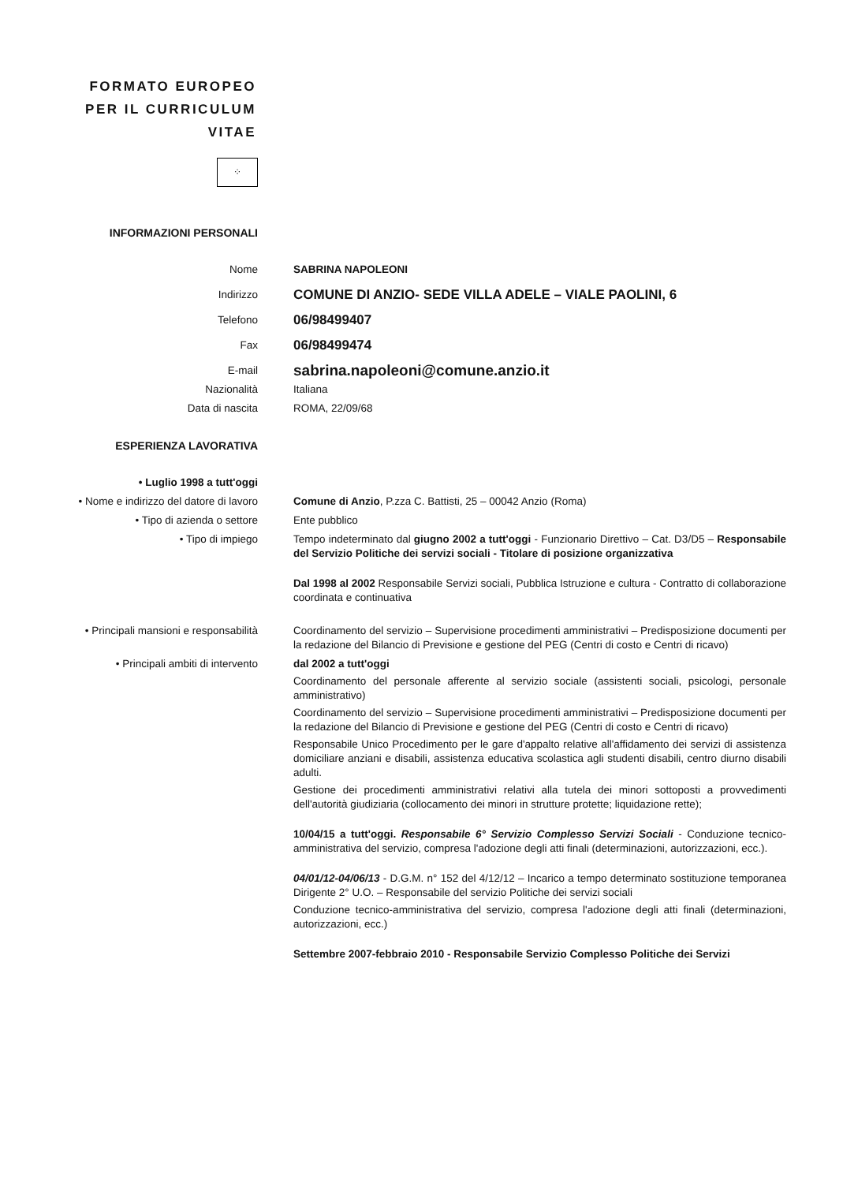FORMATO EUROPEO
PER IL CURRICULUM
VITAE
⁘
INFORMAZIONI PERSONALI
Nome SABRINA NAPOLEONI
Indirizzo
COMUNE DI ANZIO- SEDE VILLA ADELE – VIALE PAOLINI, 6
Telefono
06/98499407
Fax
06/98499474
E-mail
sabrina.napoleoni@comune.anzio.it
Nazionalità Italiana
Data di nascita ROMA, 22/09/68
ESPERIENZA LAVORATIVA
• Luglio 1998 a tutt'oggi
• Nome e indirizzo del datore di lavoro
Comune di Anzio, P.zza C. Battisti, 25 – 00042 Anzio (Roma)
• Tipo di azienda o settore Ente pubblico
• Tipo di impiego Tempo indeterminato dal giugno 2002 a tutt'oggi - Funzionario Direttivo – Cat. D3/D5 – Responsabile del Servizio Politiche dei servizi sociali - Titolare di posizione organizzativa
Dal 1998 al 2002 Responsabile Servizi sociali, Pubblica Istruzione e cultura - Contratto di collaborazione coordinata e continuativa
• Principali mansioni e responsabilità
Coordinamento del servizio – Supervisione procedimenti amministrativi – Predisposizione documenti per la redazione del Bilancio di Previsione e gestione del PEG (Centri di costo e Centri di ricavo)
• Principali ambiti di intervento
dal 2002 a tutt'oggi
Coordinamento del personale afferente al servizio sociale (assistenti sociali, psicologi, personale amministrativo)
Coordinamento del servizio – Supervisione procedimenti amministrativi – Predisposizione documenti per la redazione del Bilancio di Previsione e gestione del PEG (Centri di costo e Centri di ricavo)
Responsabile Unico Procedimento per le gare d'appalto relative all'affidamento dei servizi di assistenza domiciliare anziani e disabili, assistenza educativa scolastica agli studenti disabili, centro diurno disabili adulti.
Gestione dei procedimenti amministrativi relativi alla tutela dei minori sottoposti a provvedimenti dell'autorità giudiziaria (collocamento dei minori in strutture protette; liquidazione rette);
10/04/15 a tutt'oggi. Responsabile 6° Servizio Complesso Servizi Sociali - Conduzione tecnico-amministrativa del servizio, compresa l'adozione degli atti finali (determinazioni, autorizzazioni, ecc.).
04/01/12-04/06/13 - D.G.M. n° 152 del 4/12/12 – Incarico a tempo determinato sostituzione temporanea Dirigente 2° U.O. – Responsabile del servizio Politiche dei servizi sociali
Conduzione tecnico-amministrativa del servizio, compresa l'adozione degli atti finali (determinazioni, autorizzazioni, ecc.)
Settembre 2007-febbraio 2010 - Responsabile Servizio Complesso Politiche dei Servizi